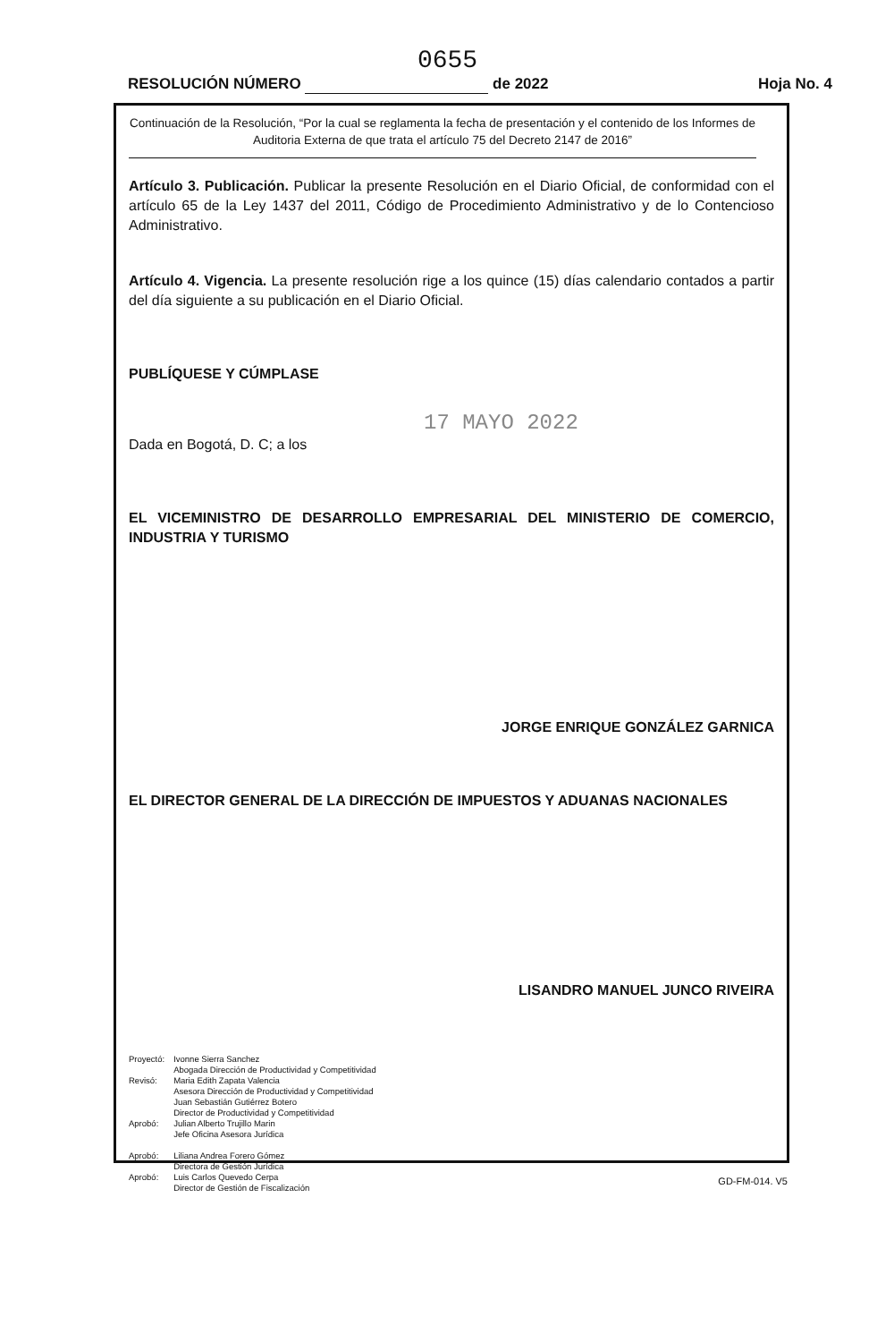0655
RESOLUCIÓN NÚMERO de 2022 Hoja No. 4
Continuación de la Resolución, “Por la cual se reglamenta la fecha de presentación y el contenido de los Informes de Auditoria Externa de que trata el artículo 75 del Decreto 2147 de 2016”
Artículo 3. Publicación. Publicar la presente Resolución en el Diario Oficial, de conformidad con el artículo 65 de la Ley 1437 del 2011, Código de Procedimiento Administrativo y de lo Contencioso Administrativo.
Artículo 4. Vigencia. La presente resolución rige a los quince (15) días calendario contados a partir del día siguiente a su publicación en el Diario Oficial.
PUBLÍQUESE Y CÚMPLASE
17 MAYO 2022
Dada en Bogotá, D. C; a los
EL VICEMINISTRO DE DESARROLLO EMPRESARIAL DEL MINISTERIO DE COMERCIO, INDUSTRIA Y TURISMO
JORGE ENRIQUE GONZÁLEZ GARNICA
EL DIRECTOR GENERAL DE LA DIRECCIÓN DE IMPUESTOS Y ADUANAS NACIONALES
LISANDRO MANUEL JUNCO RIVEIRA
| Proyectó: | Ivonne Sierra Sanchez Abogada Dirección de Productividad y Competitividad |
| Revisó: | Maria Edith Zapata Valencia Asesora Dirección de Productividad y Competitividad Juan Sebastián Gutiérrez Botero Director de Productividad y Competitividad |
| Aprobó: | Julian Alberto Trujillo Marin Jefe Oficina Asesora Jurídica |
| Aprobó: | Liliana Andrea Forero Gómez Directora de Gestión Jurídica |
| Aprobó: | Luis Carlos Quevedo Cerpa Director de Gestión de Fiscalización |
GD-FM-014. V5